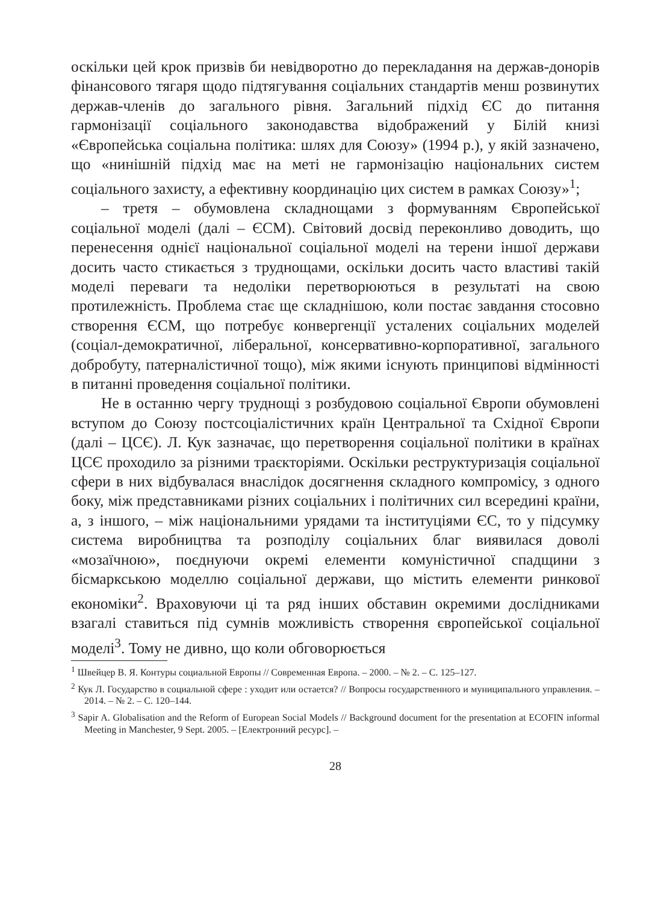оскільки цей крок призвів би невідворотно до перекладання на держав-донорів фінансового тягаря щодо підтягування соціальних стандартів менш розвинутих держав-членів до загального рівня. Загальний підхід ЄС до питання гармонізації соціального законодавства відображений у Білій книзі «Європейська соціальна політика: шлях для Союзу» (1994 р.), у якій зазначено, що «нинішній підхід має на меті не гармонізацію національних систем соціального захисту, а ефективну координацію цих систем в рамках Союзу»<sup>1</sup>;
– третя – обумовлена складнощами з формуванням Європейської соціальної моделі (далі – ЄСМ). Світовий досвід переконливо доводить, що перенесення однієї національної соціальної моделі на терени іншої держави досить часто стикається з труднощами, оскільки досить часто властиві такій моделі переваги та недоліки перетворюються в результаті на свою протилежність. Проблема стає ще складнішою, коли постає завдання стосовно створення ЄСМ, що потребує конвергенції усталених соціальних моделей (соціал-демократичної, ліберальної, консервативно-корпоративної, загального добробуту, патерналістичної тощо), між якими існують принципові відмінності в питанні проведення соціальної політики.
Не в останню чергу труднощі з розбудовою соціальної Європи обумовлені вступом до Союзу постсоціалістичних країн Центральної та Східної Європи (далі – ЦСЄ). Л. Кук зазначає, що перетворення соціальної політики в країнах ЦСЄ проходило за різними траєкторіями. Оскільки реструктуризація соціальної сфери в них відбувалася внаслідок досягнення складного компромісу, з одного боку, між представниками різних соціальних і політичних сил всередині країни, а, з іншого, – між національними урядами та інституціями ЄС, то у підсумку система виробництва та розподілу соціальних благ виявилася доволі «мозаїчною», поєднуючи окремі елементи комуністичної спадщини з бісмаркською моделлю соціальної держави, що містить елементи ринкової економіки<sup>2</sup>. Враховуючи ці та ряд інших обставин окремими дослідниками взагалі ставиться під сумнів можливість створення європейської соціальної моделі<sup>3</sup>. Тому не дивно, що коли обговорюється
<sup>1</sup> Швейцер В. Я. Контуры социальной Европы // Современная Европа. – 2000. – № 2. – С. 125–127.
<sup>2</sup> Кук Л. Государство в социальной сфере : уходит или остается? // Вопросы государственного и муниципального управления. – 2014. – № 2. – С. 120–144.
<sup>3</sup> Sapir A. Globalisation and the Reform of European Social Models // Background document for the presentation at ECOFIN informal Meeting in Manchester, 9 Sept. 2005. – [Електронний ресурс]. –
28